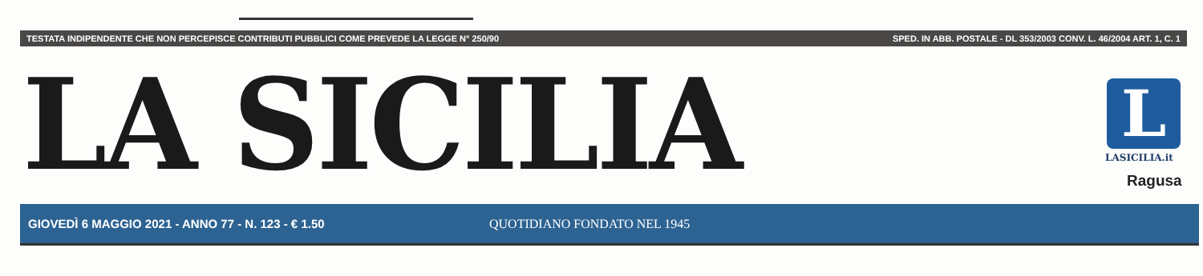TESTATA INDIPENDENTE CHE NON PERCEPISCE CONTRIBUTI PUBBLICI COME PREVEDE LA LEGGE N° 250/90 SPED. IN ABB. POSTALE - DL 353/2003 CONV. L. 46/2004 ART. 1, C. 1
LA SICILIA L
LASICILIA.it
Ragusa
GIOVEDÌ 6 MAGGIO 2021 - ANNO 77 - N. 123 - € 1.50 QUOTIDIANO FONDATO NEL 1945